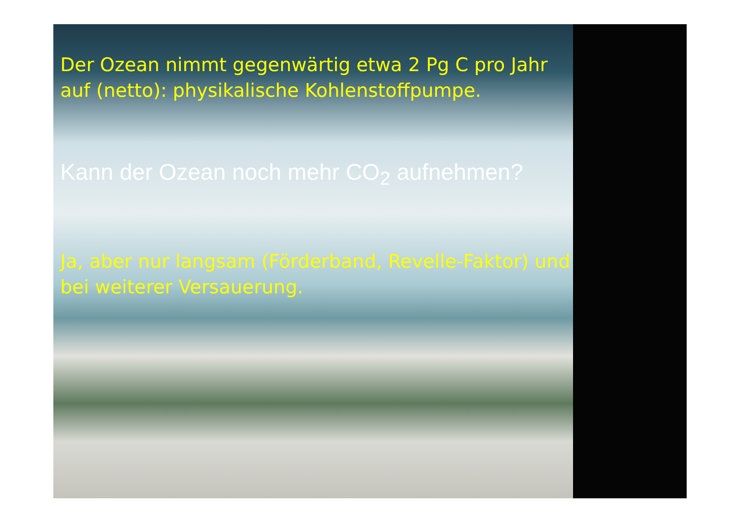Der Ozean nimmt gegenwärtig etwa 2 Pg C pro Jahr auf (netto): physikalische Kohlenstoffpumpe.
Kann der Ozean noch mehr CO<sub>2</sub> aufnehmen?
Ja, aber nur langsam (Förderband, Revelle-Faktor) und bei weiterer Versauerung.